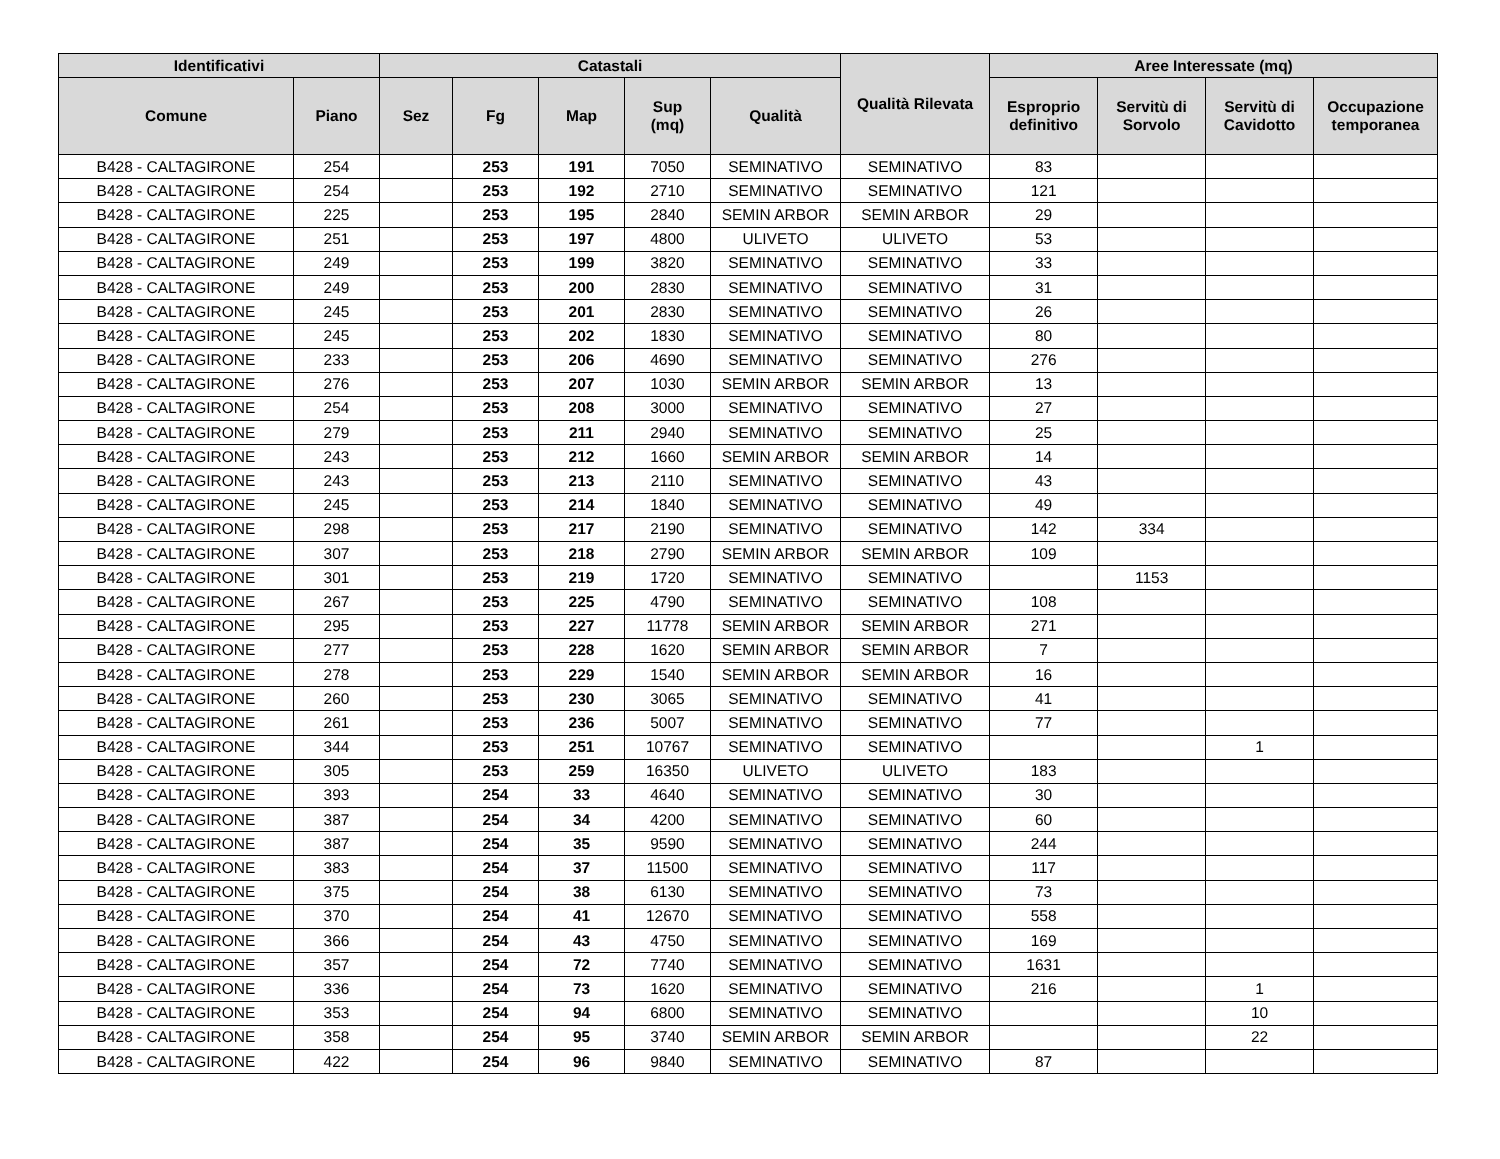| Identificativi | | Catastali | | | | | Qualità Rilevata | Aree Interessate (mq) | | | |
| --- | --- | --- | --- | --- | --- | --- | --- | --- | --- | --- | --- |
| Comune | Piano | Sez | Fg | Map | Sup (mq) | Qualità | | Esproprio definitivo | Servitù di Sorvolo | Servitù di Cavidotto | Occupazione temporanea |
| B428 - CALTAGIRONE | 254 | | 253 | 191 | 7050 | SEMINATIVO | SEMINATIVO | 83 | | | |
| B428 - CALTAGIRONE | 254 | | 253 | 192 | 2710 | SEMINATIVO | SEMINATIVO | 121 | | | |
| B428 - CALTAGIRONE | 225 | | 253 | 195 | 2840 | SEMIN ARBOR | SEMIN ARBOR | 29 | | | |
| B428 - CALTAGIRONE | 251 | | 253 | 197 | 4800 | ULIVETO | ULIVETO | 53 | | | |
| B428 - CALTAGIRONE | 249 | | 253 | 199 | 3820 | SEMINATIVO | SEMINATIVO | 33 | | | |
| B428 - CALTAGIRONE | 249 | | 253 | 200 | 2830 | SEMINATIVO | SEMINATIVO | 31 | | | |
| B428 - CALTAGIRONE | 245 | | 253 | 201 | 2830 | SEMINATIVO | SEMINATIVO | 26 | | | |
| B428 - CALTAGIRONE | 245 | | 253 | 202 | 1830 | SEMINATIVO | SEMINATIVO | 80 | | | |
| B428 - CALTAGIRONE | 233 | | 253 | 206 | 4690 | SEMINATIVO | SEMINATIVO | 276 | | | |
| B428 - CALTAGIRONE | 276 | | 253 | 207 | 1030 | SEMIN ARBOR | SEMIN ARBOR | 13 | | | |
| B428 - CALTAGIRONE | 254 | | 253 | 208 | 3000 | SEMINATIVO | SEMINATIVO | 27 | | | |
| B428 - CALTAGIRONE | 279 | | 253 | 211 | 2940 | SEMINATIVO | SEMINATIVO | 25 | | | |
| B428 - CALTAGIRONE | 243 | | 253 | 212 | 1660 | SEMIN ARBOR | SEMIN ARBOR | 14 | | | |
| B428 - CALTAGIRONE | 243 | | 253 | 213 | 2110 | SEMINATIVO | SEMINATIVO | 43 | | | |
| B428 - CALTAGIRONE | 245 | | 253 | 214 | 1840 | SEMINATIVO | SEMINATIVO | 49 | | | |
| B428 - CALTAGIRONE | 298 | | 253 | 217 | 2190 | SEMINATIVO | SEMINATIVO | 142 | 334 | | |
| B428 - CALTAGIRONE | 307 | | 253 | 218 | 2790 | SEMIN ARBOR | SEMIN ARBOR | 109 | | | |
| B428 - CALTAGIRONE | 301 | | 253 | 219 | 1720 | SEMINATIVO | SEMINATIVO | | 1153 | | |
| B428 - CALTAGIRONE | 267 | | 253 | 225 | 4790 | SEMINATIVO | SEMINATIVO | 108 | | | |
| B428 - CALTAGIRONE | 295 | | 253 | 227 | 11778 | SEMIN ARBOR | SEMIN ARBOR | 271 | | | |
| B428 - CALTAGIRONE | 277 | | 253 | 228 | 1620 | SEMIN ARBOR | SEMIN ARBOR | 7 | | | |
| B428 - CALTAGIRONE | 278 | | 253 | 229 | 1540 | SEMIN ARBOR | SEMIN ARBOR | 16 | | | |
| B428 - CALTAGIRONE | 260 | | 253 | 230 | 3065 | SEMINATIVO | SEMINATIVO | 41 | | | |
| B428 - CALTAGIRONE | 261 | | 253 | 236 | 5007 | SEMINATIVO | SEMINATIVO | 77 | | | |
| B428 - CALTAGIRONE | 344 | | 253 | 251 | 10767 | SEMINATIVO | SEMINATIVO | | | 1 | |
| B428 - CALTAGIRONE | 305 | | 253 | 259 | 16350 | ULIVETO | ULIVETO | 183 | | | |
| B428 - CALTAGIRONE | 393 | | 254 | 33 | 4640 | SEMINATIVO | SEMINATIVO | 30 | | | |
| B428 - CALTAGIRONE | 387 | | 254 | 34 | 4200 | SEMINATIVO | SEMINATIVO | 60 | | | |
| B428 - CALTAGIRONE | 387 | | 254 | 35 | 9590 | SEMINATIVO | SEMINATIVO | 244 | | | |
| B428 - CALTAGIRONE | 383 | | 254 | 37 | 11500 | SEMINATIVO | SEMINATIVO | 117 | | | |
| B428 - CALTAGIRONE | 375 | | 254 | 38 | 6130 | SEMINATIVO | SEMINATIVO | 73 | | | |
| B428 - CALTAGIRONE | 370 | | 254 | 41 | 12670 | SEMINATIVO | SEMINATIVO | 558 | | | |
| B428 - CALTAGIRONE | 366 | | 254 | 43 | 4750 | SEMINATIVO | SEMINATIVO | 169 | | | |
| B428 - CALTAGIRONE | 357 | | 254 | 72 | 7740 | SEMINATIVO | SEMINATIVO | 1631 | | | |
| B428 - CALTAGIRONE | 336 | | 254 | 73 | 1620 | SEMINATIVO | SEMINATIVO | 216 | | 1 | |
| B428 - CALTAGIRONE | 353 | | 254 | 94 | 6800 | SEMINATIVO | SEMINATIVO | | | 10 | |
| B428 - CALTAGIRONE | 358 | | 254 | 95 | 3740 | SEMIN ARBOR | SEMIN ARBOR | | | 22 | |
| B428 - CALTAGIRONE | 422 | | 254 | 96 | 9840 | SEMINATIVO | SEMINATIVO | 87 | | | |